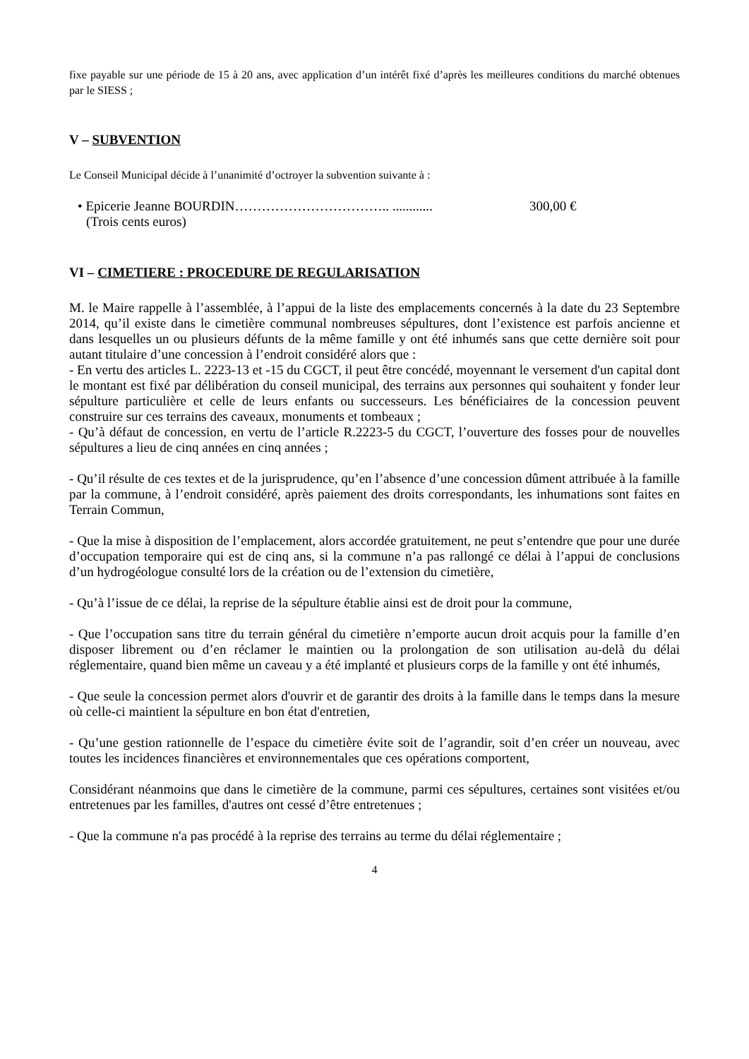fixe payable sur une période de 15 à 20 ans, avec application d’un intérêt fixé d’après les meilleures conditions du marché obtenues par le SIESS ;
V – SUBVENTION
Le Conseil Municipal décide à l’unanimité d’octroyer la subvention suivante à :
• Epicerie Jeanne BOURDIN…………………………….. ............ 300,00 €
(Trois cents euros)
VI – CIMETIERE : PROCEDURE DE REGULARISATION
M. le Maire rappelle à l’assemblée, à l’appui de la liste des emplacements concernés à la date du 23 Septembre 2014, qu’il existe dans le cimetière communal nombreuses sépultures, dont l’existence est parfois ancienne et dans lesquelles un ou plusieurs défunts de la même famille y ont été inhumés sans que cette dernière soit pour autant titulaire d’une concession à l’endroit considéré alors que :
- En vertu des articles L. 2223-13 et -15 du CGCT, il peut être concédé, moyennant le versement d'un capital dont le montant est fixé par délibération du conseil municipal, des terrains aux personnes qui souhaitent y fonder leur sépulture particulière et celle de leurs enfants ou successeurs. Les bénéficiaires de la concession peuvent construire sur ces terrains des caveaux, monuments et tombeaux ;
- Qu’à défaut de concession, en vertu de l’article R.2223-5 du CGCT, l’ouverture des fosses pour de nouvelles sépultures a lieu de cinq années en cinq années ;
- Qu’il résulte de ces textes et de la jurisprudence, qu’en l’absence d’une concession dûment attribuée à la famille par la commune, à l’endroit considéré, après paiement des droits correspondants, les inhumations sont faites en Terrain Commun,
- Que la mise à disposition de l’emplacement, alors accordée gratuitement, ne peut s’entendre que pour une durée d’occupation temporaire qui est de cinq ans, si la commune n’a pas rallongé ce délai à l’appui de conclusions d’un hydrogéologue consulté lors de la création ou de l’extension du cimetière,
- Qu’à l’issue de ce délai, la reprise de la sépulture établie ainsi est de droit pour la commune,
- Que l’occupation sans titre du terrain général du cimetière n’emporte aucun droit acquis pour la famille d’en disposer librement ou d’en réclamer le maintien ou la prolongation de son utilisation au-delà du délai réglementaire, quand bien même un caveau y a été implanté et plusieurs corps de la famille y ont été inhumés,
- Que seule la concession permet alors d'ouvrir et de garantir des droits à la famille dans le temps dans la mesure où celle-ci maintient la sépulture en bon état d'entretien,
- Qu’une gestion rationnelle de l’espace du cimetière évite soit de l’agrandir, soit d’en créer un nouveau, avec toutes les incidences financières et environnementales que ces opérations comportent,
Considérant néanmoins que dans le cimetière de la commune, parmi ces sépultures, certaines sont visitées et/ou entretenues par les familles, d'autres ont cessé d’être entretenues ;
- Que la commune n'a pas procédé à la reprise des terrains au terme du délai réglementaire ;
4